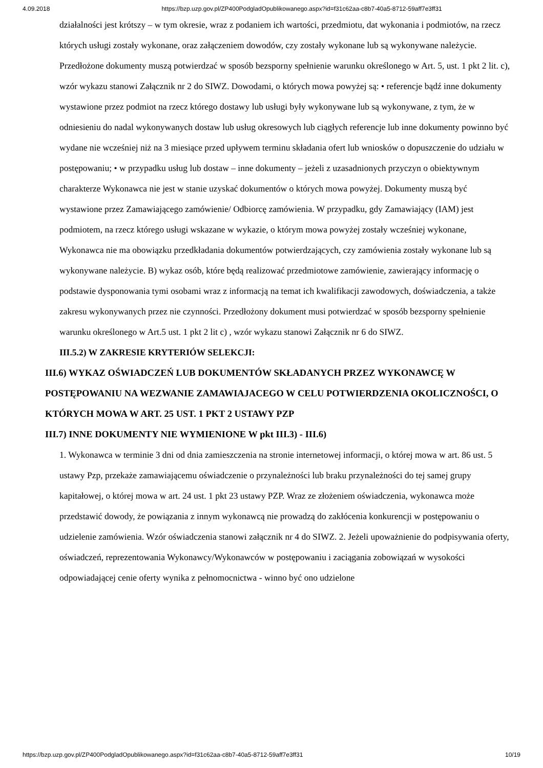4.09.2018 https://bzp.uzp.gov.pl/ZP400PodgladOpublikowanego.aspx?id=f31c62aa-c8b7-40a5-8712-59aff7e3ff31
działalności jest krótszy – w tym okresie, wraz z podaniem ich wartości, przedmiotu, dat wykonania i podmiotów, na rzecz których usługi zostały wykonane, oraz załączeniem dowodów, czy zostały wykonane lub są wykonywane należycie. Przedłożone dokumenty muszą potwierdzać w sposób bezsporny spełnienie warunku określonego w Art. 5, ust. 1 pkt 2 lit. c), wzór wykazu stanowi Załącznik nr 2 do SIWZ. Dowodami, o których mowa powyżej są: • referencje bądź inne dokumenty wystawione przez podmiot na rzecz którego dostawy lub usługi były wykonywane lub są wykonywane, z tym, że w odniesieniu do nadal wykonywanych dostaw lub usług okresowych lub ciągłych referencje lub inne dokumenty powinno być wydane nie wcześniej niż na 3 miesiące przed upływem terminu składania ofert lub wniosków o dopuszczenie do udziału w postępowaniu; • w przypadku usług lub dostaw – inne dokumenty – jeżeli z uzasadnionych przyczyn o obiektywnym charakterze Wykonawca nie jest w stanie uzyskać dokumentów o których mowa powyżej. Dokumenty muszą być wystawione przez Zamawiającego zamówienie/ Odbiorcę zamówienia. W przypadku, gdy Zamawiający (IAM) jest podmiotem, na rzecz którego usługi wskazane w wykazie, o którym mowa powyżej zostały wcześniej wykonane, Wykonawca nie ma obowiązku przedkładania dokumentów potwierdzających, czy zamówienia zostały wykonane lub są wykonywane należycie. B) wykaz osób, które będą realizować przedmiotowe zamówienie, zawierający informację o podstawie dysponowania tymi osobami wraz z informacją na temat ich kwalifikacji zawodowych, doświadczenia, a także zakresu wykonywanych przez nie czynności. Przedłożony dokument musi potwierdzać w sposób bezsporny spełnienie warunku określonego w Art.5 ust. 1 pkt 2 lit c) , wzór wykazu stanowi Załącznik nr 6 do SIWZ.
III.5.2) W ZAKRESIE KRYTERIÓW SELEKCJI:
III.6) WYKAZ OŚWIADCZEŃ LUB DOKUMENTÓW SKŁADANYCH PRZEZ WYKONAWCĘ W POSTĘPOWANIU NA WEZWANIE ZAMAWIAJACEGO W CELU POTWIERDZENIA OKOLICZNOŚCI, O KTÓRYCH MOWA W ART. 25 UST. 1 PKT 2 USTAWY PZP
III.7) INNE DOKUMENTY NIE WYMIENIONE W pkt III.3) - III.6)
1. Wykonawca w terminie 3 dni od dnia zamieszczenia na stronie internetowej informacji, o której mowa w art. 86 ust. 5 ustawy Pzp, przekaże zamawiającemu oświadczenie o przynależności lub braku przynależności do tej samej grupy kapitałowej, o której mowa w art. 24 ust. 1 pkt 23 ustawy PZP. Wraz ze złożeniem oświadczenia, wykonawca może przedstawić dowody, że powiązania z innym wykonawcą nie prowadzą do zakłócenia konkurencji w postępowaniu o udzielenie zamówienia. Wzór oświadczenia stanowi załącznik nr 4 do SIWZ. 2. Jeżeli upoważnienie do podpisywania oferty, oświadczeń, reprezentowania Wykonawcy/Wykonawców w postępowaniu i zaciągania zobowiązań w wysokości odpowiadającej cenie oferty wynika z pełnomocnictwa - winno być ono udzielone
https://bzp.uzp.gov.pl/ZP400PodgladOpublikowanego.aspx?id=f31c62aa-c8b7-40a5-8712-59aff7e3ff31 10/19